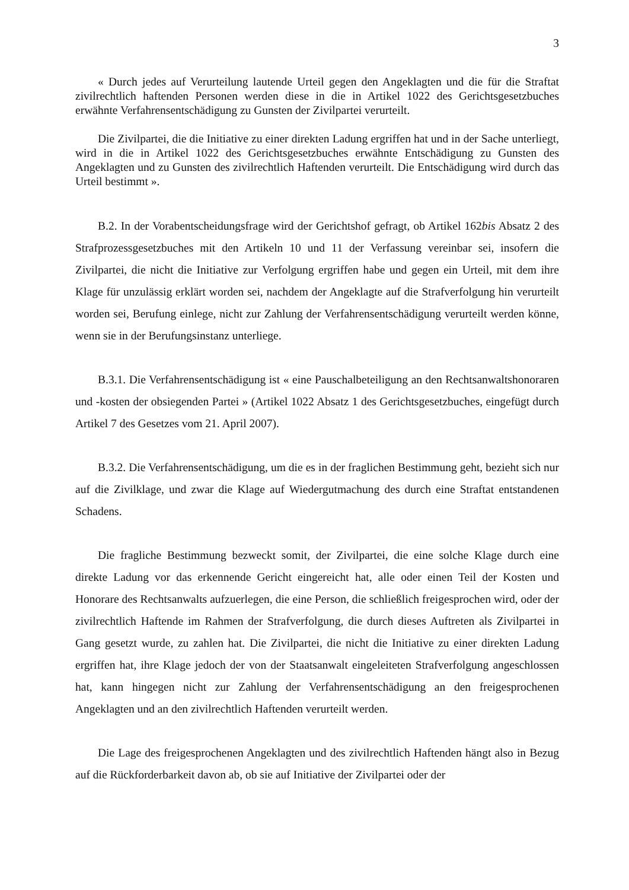3
« Durch jedes auf Verurteilung lautende Urteil gegen den Angeklagten und die für die Straftat zivilrechtlich haftenden Personen werden diese in die in Artikel 1022 des Gerichtsgesetzbuches erwähnte Verfahrensentschädigung zu Gunsten der Zivilpartei verurteilt.
Die Zivilpartei, die die Initiative zu einer direkten Ladung ergriffen hat und in der Sache unterliegt, wird in die in Artikel 1022 des Gerichtsgesetzbuches erwähnte Entschädigung zu Gunsten des Angeklagten und zu Gunsten des zivilrechtlich Haftenden verurteilt. Die Entschädigung wird durch das Urteil bestimmt ».
B.2. In der Vorabentscheidungsfrage wird der Gerichtshof gefragt, ob Artikel 162bis Absatz 2 des Strafprozessgesetzbuches mit den Artikeln 10 und 11 der Verfassung vereinbar sei, insofern die Zivilpartei, die nicht die Initiative zur Verfolgung ergriffen habe und gegen ein Urteil, mit dem ihre Klage für unzulässig erklärt worden sei, nachdem der Angeklagte auf die Strafverfolgung hin verurteilt worden sei, Berufung einlege, nicht zur Zahlung der Verfahrensentschädigung verurteilt werden könne, wenn sie in der Berufungsinstanz unterliege.
B.3.1. Die Verfahrensentschädigung ist « eine Pauschalbeteiligung an den Rechtsanwaltshonoraren und -kosten der obsiegenden Partei » (Artikel 1022 Absatz 1 des Gerichtsgesetzbuches, eingefügt durch Artikel 7 des Gesetzes vom 21. April 2007).
B.3.2. Die Verfahrensentschädigung, um die es in der fraglichen Bestimmung geht, bezieht sich nur auf die Zivilklage, und zwar die Klage auf Wiedergutmachung des durch eine Straftat entstandenen Schadens.
Die fragliche Bestimmung bezweckt somit, der Zivilpartei, die eine solche Klage durch eine direkte Ladung vor das erkennende Gericht eingereicht hat, alle oder einen Teil der Kosten und Honorare des Rechtsanwalts aufzuerlegen, die eine Person, die schließlich freigesprochen wird, oder der zivilrechtlich Haftende im Rahmen der Strafverfolgung, die durch dieses Auftreten als Zivilpartei in Gang gesetzt wurde, zu zahlen hat. Die Zivilpartei, die nicht die Initiative zu einer direkten Ladung ergriffen hat, ihre Klage jedoch der von der Staatsanwalt eingeleiteten Strafverfolgung angeschlossen hat, kann hingegen nicht zur Zahlung der Verfahrensentschädigung an den freigesprochenen Angeklagten und an den zivilrechtlich Haftenden verurteilt werden.
Die Lage des freigesprochenen Angeklagten und des zivilrechtlich Haftenden hängt also in Bezug auf die Rückforderbarkeit davon ab, ob sie auf Initiative der Zivilpartei oder der